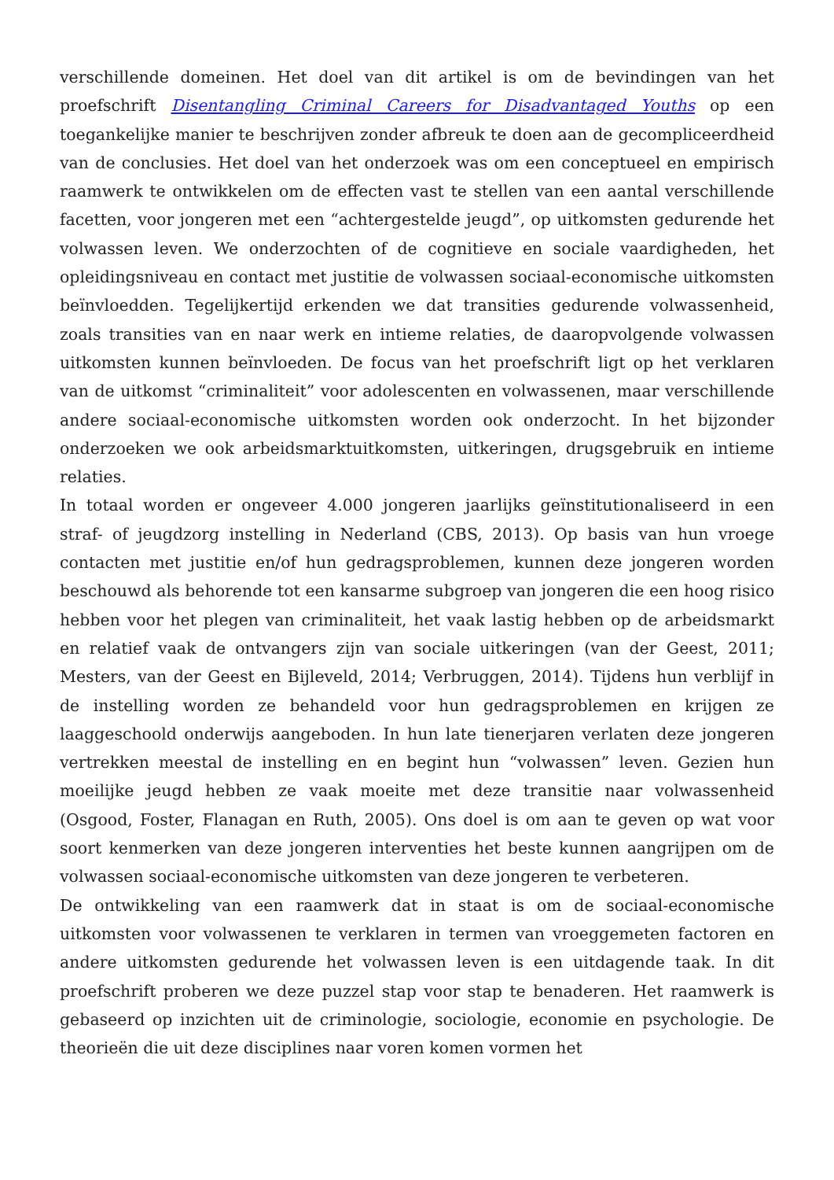verschillende domeinen. Het doel van dit artikel is om de bevindingen van het proefschrift Disentangling Criminal Careers for Disadvantaged Youths op een toegankelijke manier te beschrijven zonder afbreuk te doen aan de gecompliceerdheid van de conclusies. Het doel van het onderzoek was om een conceptueel en empirisch raamwerk te ontwikkelen om de effecten vast te stellen van een aantal verschillende facetten, voor jongeren met een “achtergestelde jeugd”, op uitkomsten gedurende het volwassen leven. We onderzochten of de cognitieve en sociale vaardigheden, het opleidingsniveau en contact met justitie de volwassen sociaal-economische uitkomsten beïnvloedden. Tegelijkertijd erkenden we dat transities gedurende volwassenheid, zoals transities van en naar werk en intieme relaties, de daaropvolgende volwassen uitkomsten kunnen beïnvloeden. De focus van het proefschrift ligt op het verklaren van de uitkomst “criminaliteit” voor adolescenten en volwassenen, maar verschillende andere sociaal-economische uitkomsten worden ook onderzocht. In het bijzonder onderzoeken we ook arbeidsmarktuitkomsten, uitkeringen, drugsgebruik en intieme relaties.
In totaal worden er ongeveer 4.000 jongeren jaarlijks geïnstitutionaliseerd in een straf- of jeugdzorg instelling in Nederland (CBS, 2013). Op basis van hun vroege contacten met justitie en/of hun gedragsproblemen, kunnen deze jongeren worden beschouwd als behorende tot een kansarme subgroep van jongeren die een hoog risico hebben voor het plegen van criminaliteit, het vaak lastig hebben op de arbeidsmarkt en relatief vaak de ontvangers zijn van sociale uitkeringen (van der Geest, 2011; Mesters, van der Geest en Bijleveld, 2014; Verbruggen, 2014). Tijdens hun verblijf in de instelling worden ze behandeld voor hun gedragsproblemen en krijgen ze laaggeschoold onderwijs aangeboden. In hun late tienerjaren verlaten deze jongeren vertrekken meestal de instelling en en begint hun “volwassen” leven. Gezien hun moeilijke jeugd hebben ze vaak moeite met deze transitie naar volwassenheid (Osgood, Foster, Flanagan en Ruth, 2005). Ons doel is om aan te geven op wat voor soort kenmerken van deze jongeren interventies het beste kunnen aangrijpen om de volwassen sociaal-economische uitkomsten van deze jongeren te verbeteren.
De ontwikkeling van een raamwerk dat in staat is om de sociaal-economische uitkomsten voor volwassenen te verklaren in termen van vroeggemeten factoren en andere uitkomsten gedurende het volwassen leven is een uitdagende taak. In dit proefschrift proberen we deze puzzel stap voor stap te benaderen. Het raamwerk is gebaseerd op inzichten uit de criminologie, sociologie, economie en psychologie. De theorieën die uit deze disciplines naar voren komen vormen het